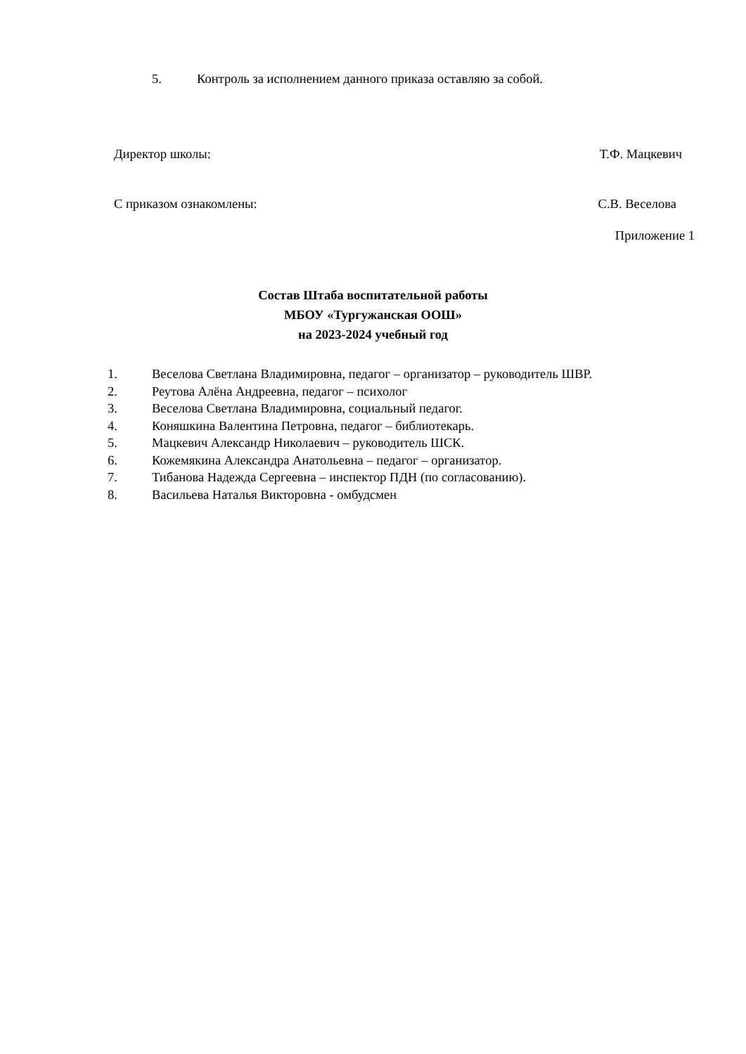5. Контроль за исполнением данного приказа оставляю за собой.
Директор школы: Т.Ф. Мацкевич
С приказом ознакомлены: С.В. Веселова
Приложение 1
Состав Штаба воспитательной работы
МБОУ «Тургужанская ООШ»
на 2023-2024 учебный год
1. Веселова Светлана Владимировна, педагог – организатор – руководитель ШВР.
2. Реутова Алёна Андреевна, педагог – психолог
3. Веселова Светлана Владимировна, социальный педагог.
4. Коняшкина Валентина Петровна, педагог – библиотекарь.
5. Мацкевич Александр Николаевич – руководитель ШСК.
6. Кожемякина Александра Анатольевна – педагог – организатор.
7. Тибанова Надежда Сергеевна – инспектор ПДН (по согласованию).
8. Васильева Наталья Викторовна - омбудсмен